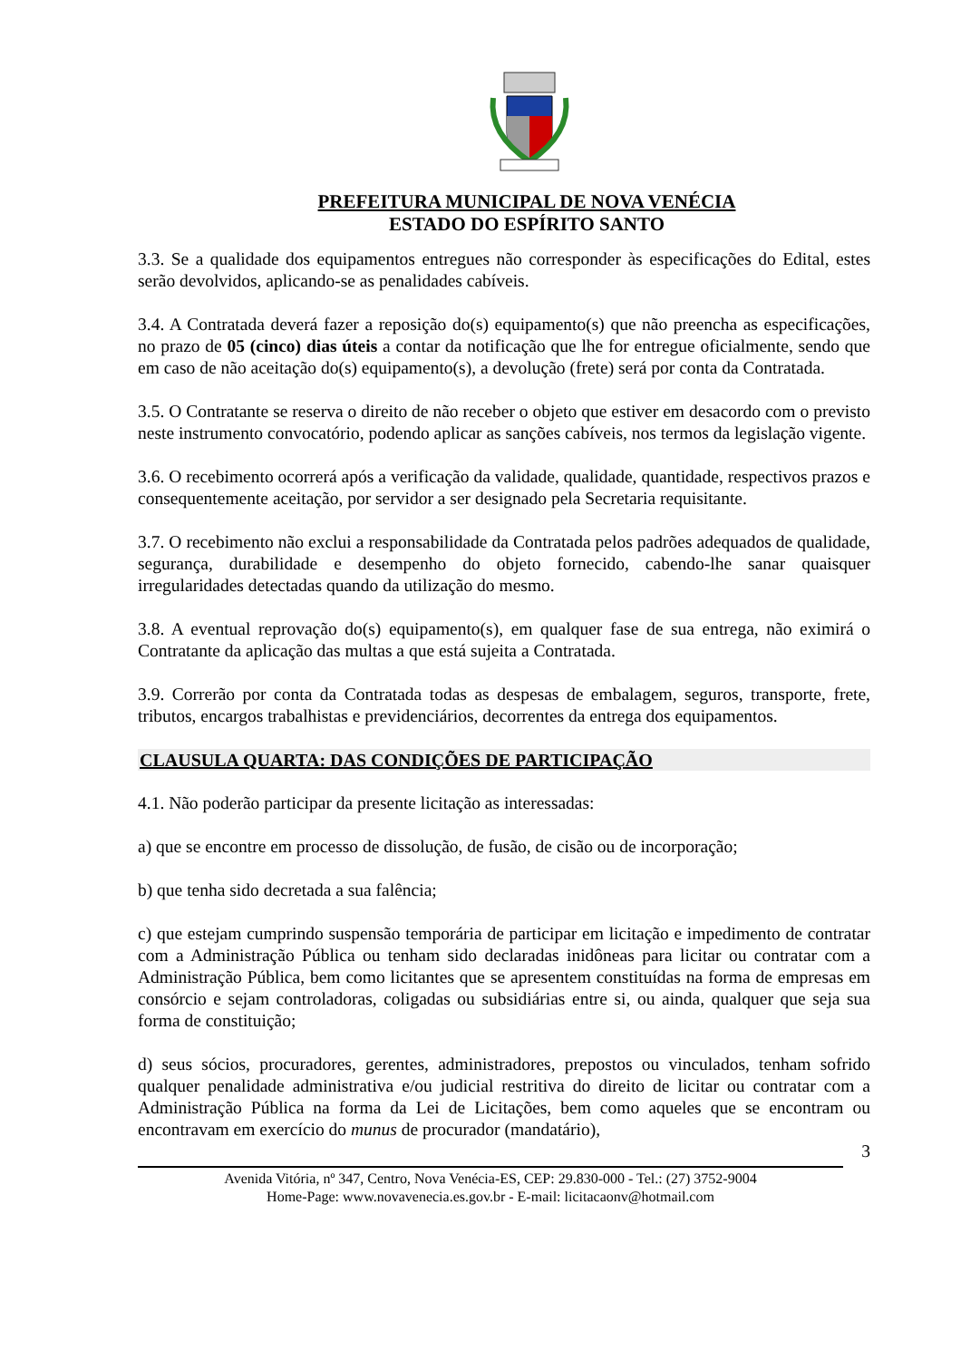PREFEITURA MUNICIPAL DE NOVA VENÉCIA
ESTADO DO ESPÍRITO SANTO
3.3. Se a qualidade dos equipamentos entregues não corresponder às especificações do Edital, estes serão devolvidos, aplicando-se as penalidades cabíveis.
3.4. A Contratada deverá fazer a reposição do(s) equipamento(s) que não preencha as especificações, no prazo de 05 (cinco) dias úteis a contar da notificação que lhe for entregue oficialmente, sendo que em caso de não aceitação do(s) equipamento(s), a devolução (frete) será por conta da Contratada.
3.5. O Contratante se reserva o direito de não receber o objeto que estiver em desacordo com o previsto neste instrumento convocatório, podendo aplicar as sanções cabíveis, nos termos da legislação vigente.
3.6. O recebimento ocorrerá após a verificação da validade, qualidade, quantidade, respectivos prazos e consequentemente aceitação, por servidor a ser designado pela Secretaria requisitante.
3.7. O recebimento não exclui a responsabilidade da Contratada pelos padrões adequados de qualidade, segurança, durabilidade e desempenho do objeto fornecido, cabendo-lhe sanar quaisquer irregularidades detectadas quando da utilização do mesmo.
3.8. A eventual reprovação do(s) equipamento(s), em qualquer fase de sua entrega, não eximirá o Contratante da aplicação das multas a que está sujeita a Contratada.
3.9. Correrão por conta da Contratada todas as despesas de embalagem, seguros, transporte, frete, tributos, encargos trabalhistas e previdenciários, decorrentes da entrega dos equipamentos.
CLAUSULA QUARTA: DAS CONDIÇÕES DE PARTICIPAÇÃO
4.1. Não poderão participar da presente licitação as interessadas:
a) que se encontre em processo de dissolução, de fusão, de cisão ou de incorporação;
b) que tenha sido decretada a sua falência;
c) que estejam cumprindo suspensão temporária de participar em licitação e impedimento de contratar com a Administração Pública ou tenham sido declaradas inidôneas para licitar ou contratar com a Administração Pública, bem como licitantes que se apresentem constituídas na forma de empresas em consórcio e sejam controladoras, coligadas ou subsidiárias entre si, ou ainda, qualquer que seja sua forma de constituição;
d) seus sócios, procuradores, gerentes, administradores, prepostos ou vinculados, tenham sofrido qualquer penalidade administrativa e/ou judicial restritiva do direito de licitar ou contratar com a Administração Pública na forma da Lei de Licitações, bem como aqueles que se encontram ou encontravam em exercício do munus de procurador (mandatário),
3
Avenida Vitória, nº 347, Centro, Nova Venécia-ES, CEP: 29.830-000 - Tel.: (27) 3752-9004
Home-Page: www.novavenecia.es.gov.br - E-mail: licitacaonv@hotmail.com